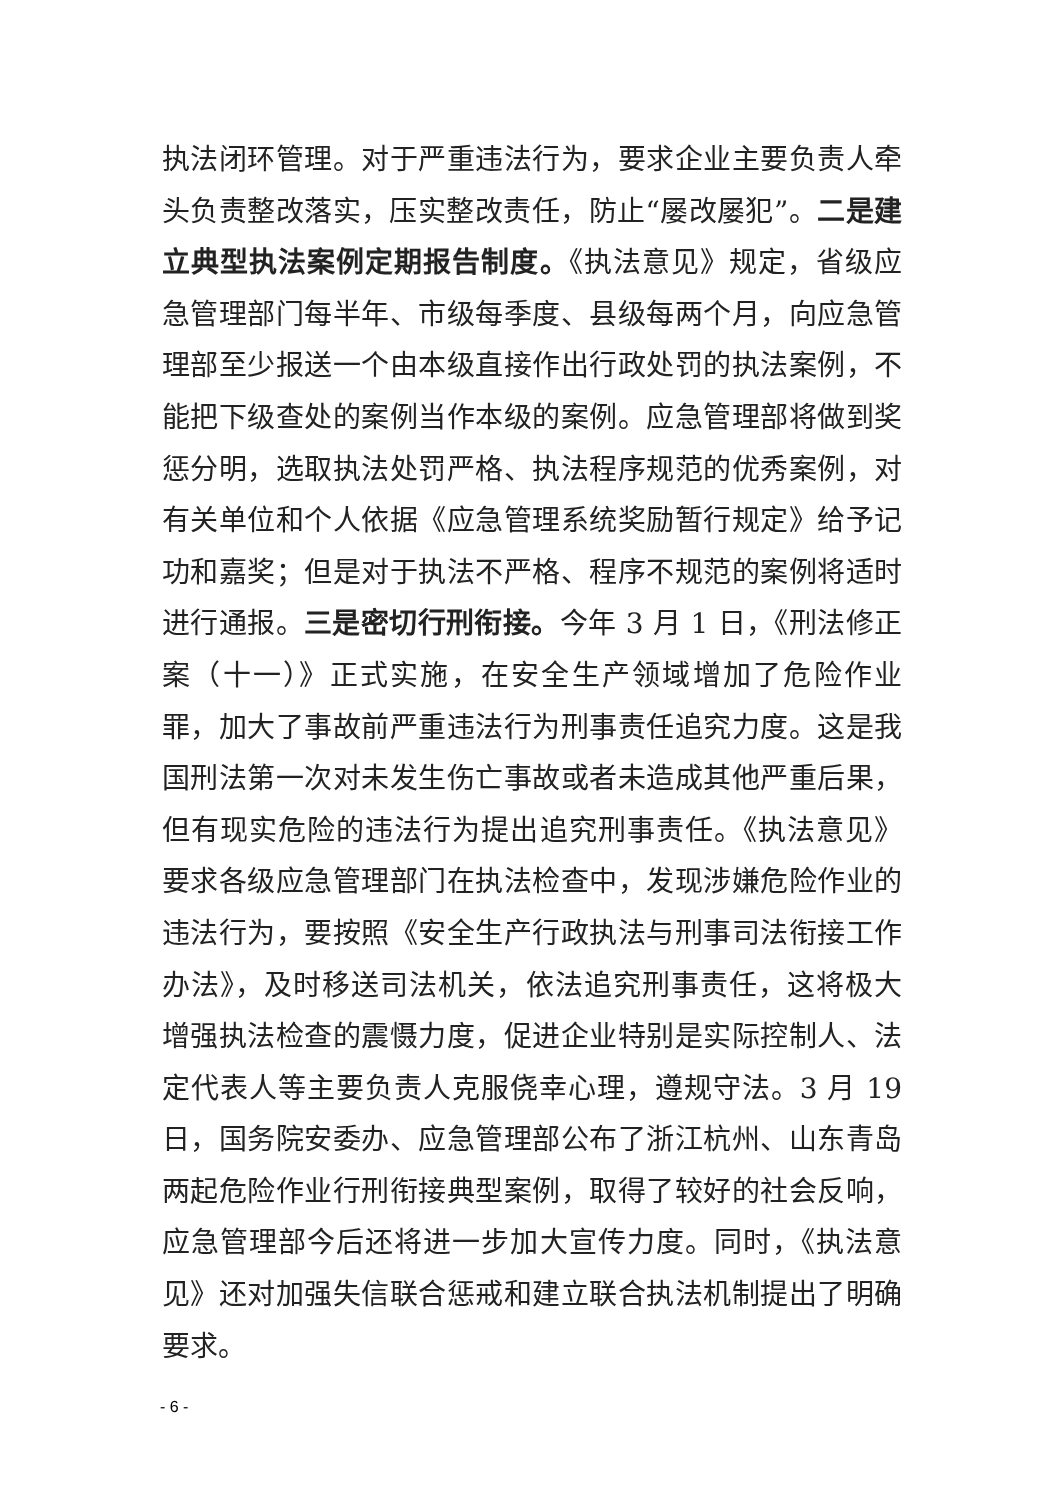执法闭环管理。对于严重违法行为，要求企业主要负责人牵头负责整改落实，压实整改责任，防止“屡改屡犯”。二是建立典型执法案例定期报告制度。《执法意见》规定，省级应急管理部门每半年、市级每季度、县级每两个月，向应急管理部至少报送一个由本级直接作出行政处罚的执法案例，不能把下级查处的案例当作本级的案例。应急管理部将做到奖惩分明，选取执法处罚严格、执法程序规范的优秀案例，对有关单位和个人依据《应急管理系统奖励暂行规定》给予记功和嘉奖；但是对于执法不严格、程序不规范的案例将适时进行通报。三是密切行刑衔接。今年 3 月 1 日，《刑法修正案（十一）》正式实施，在安全生产领域增加了危险作业罪，加大了事故前严重违法行为刑事责任追究力度。这是我国刑法第一次对未发生伤亡事故或者未造成其他严重后果，但有现实危险的违法行为提出追究刑事责任。《执法意见》要求各级应急管理部门在执法检查中，发现涉嫌危险作业的违法行为，要按照《安全生产行政执法与刑事司法衔接工作办法》，及时移送司法机关，依法追究刑事责任，这将极大增强执法检查的震慑力度，促进企业特别是实际控制人、法定代表人等主要负责人克服侥幸心理，遵规守法。3 月 19 日，国务院安委办、应急管理部公布了浙江杭州、山东青岛两起危险作业行刑衔接典型案例，取得了较好的社会反响，应急管理部今后还将进一步加大宣传力度。同时，《执法意见》还对加强失信联合惩戒和建立联合执法机制提出了明确要求。
- 6 -